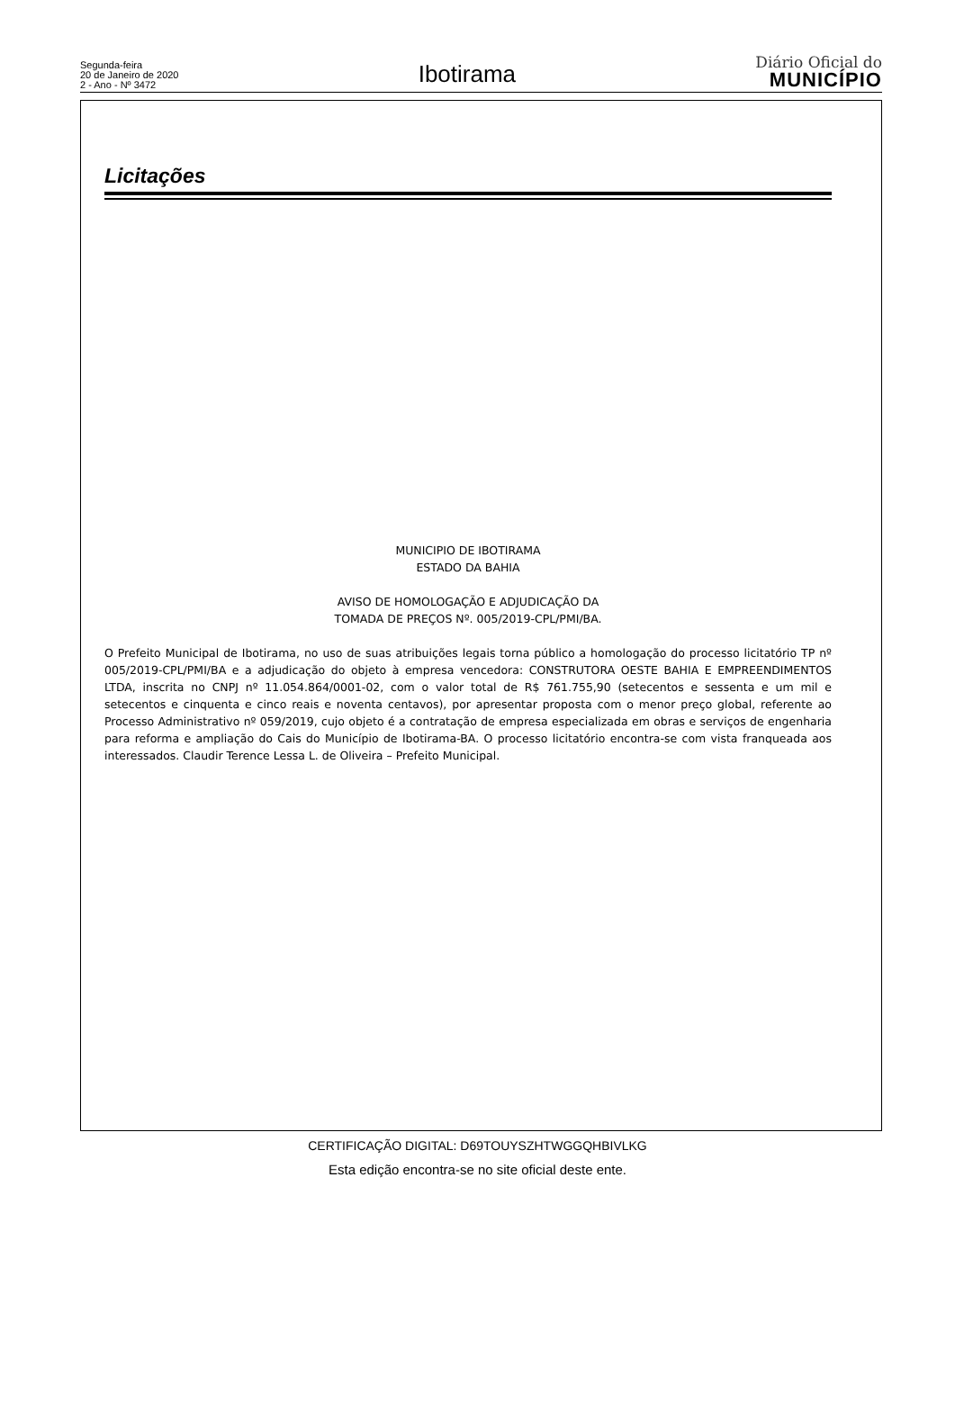Segunda-feira
20 de Janeiro de 2020
2 - Ano - Nº 3472
Ibotirama
Diário Oficial do
MUNICÍPIO
Licitações
MUNICIPIO DE IBOTIRAMA
ESTADO DA BAHIA
AVISO DE HOMOLOGAÇÃO E ADJUDICAÇÃO DA
TOMADA DE PREÇOS Nº. 005/2019-CPL/PMI/BA.
O Prefeito Municipal de Ibotirama, no uso de suas atribuições legais torna público a homologação do processo licitatório TP nº 005/2019-CPL/PMI/BA e a adjudicação do objeto à empresa vencedora: CONSTRUTORA OESTE BAHIA E EMPREENDIMENTOS LTDA, inscrita no CNPJ nº 11.054.864/0001-02, com o valor total de R$ 761.755,90 (setecentos e sessenta e um mil e setecentos e cinquenta e cinco reais e noventa centavos), por apresentar proposta com o menor preço global, referente ao Processo Administrativo nº 059/2019, cujo objeto é a contratação de empresa especializada em obras e serviços de engenharia para reforma e ampliação do Cais do Município de Ibotirama-BA. O processo licitatório encontra-se com vista franqueada aos interessados. Claudir Terence Lessa L. de Oliveira – Prefeito Municipal.
CERTIFICAÇÃO DIGITAL: D69TOUYSZHTWGGQHBIVLKG
Esta edição encontra-se no site oficial deste ente.